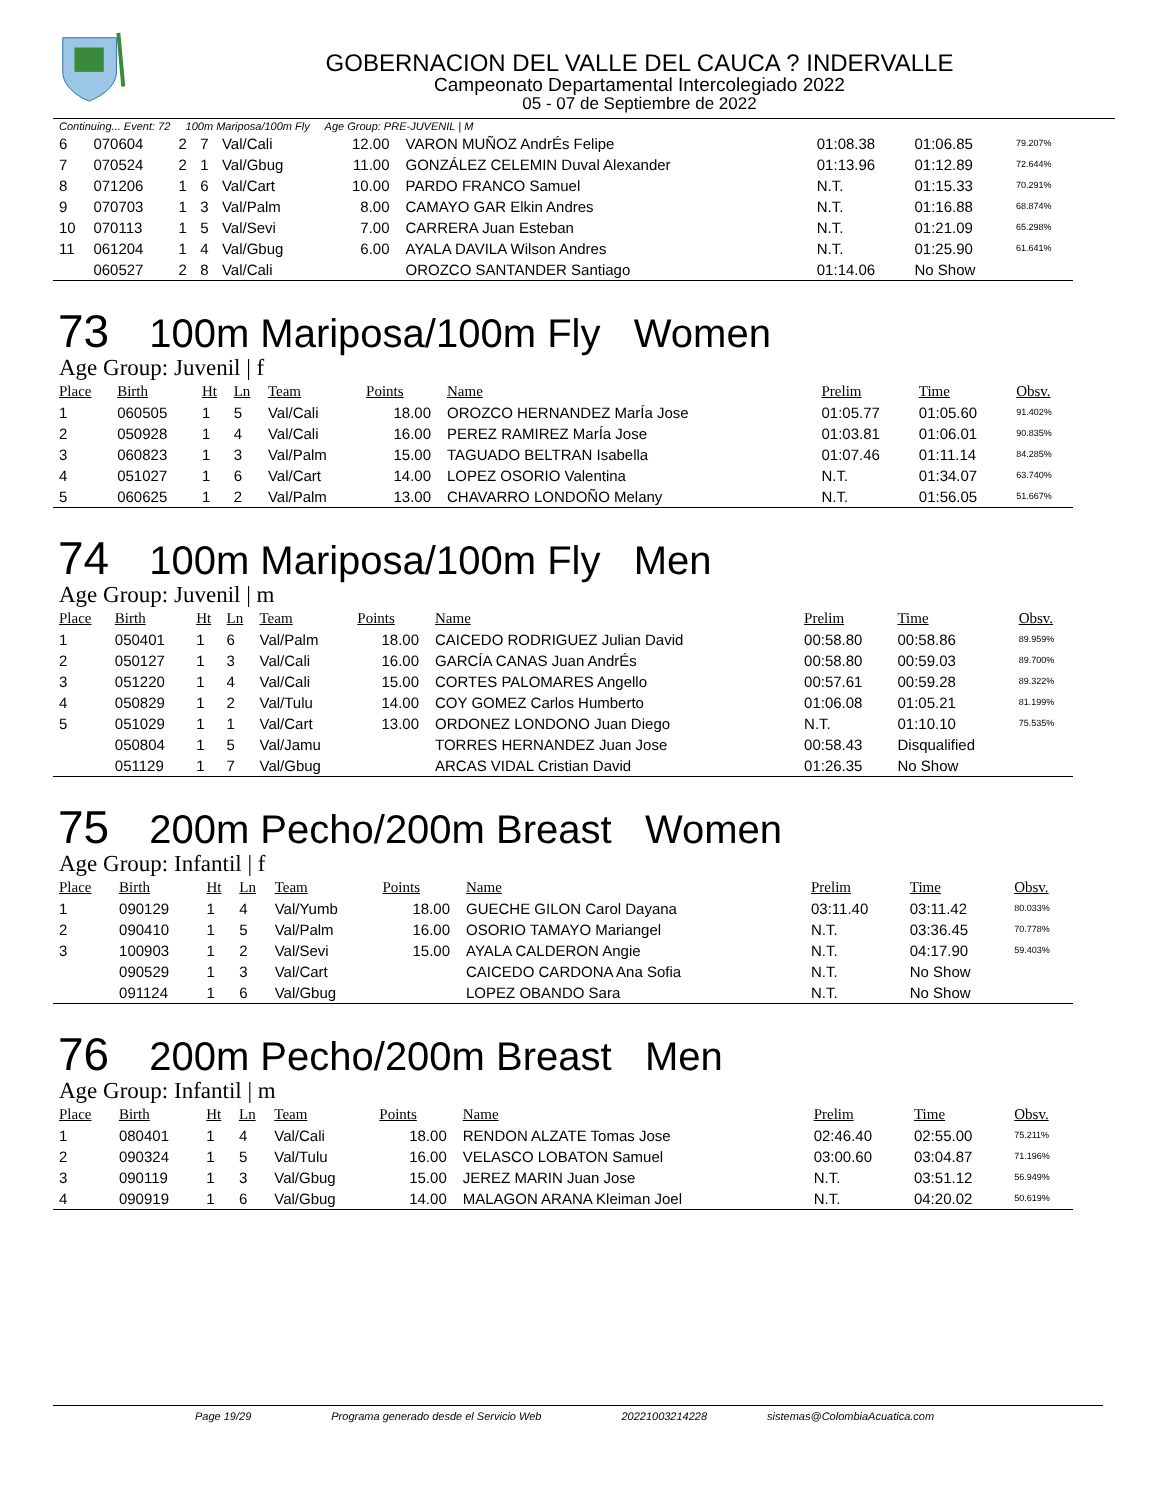GOBERNACION DEL VALLE DEL CAUCA ? INDERVALLE
Campeonato Departamental Intercolegiado 2022
05 - 07 de Septiembre de 2022
Continuing... Event: 72 100m Mariposa/100m Fly Age Group: PRE-JUVENIL | M
| 6 | 070604 | 2 | 7 | Val/Cali | 12.00 | VARON MUÑOZ AndrÉs Felipe | 01:08.38 | 01:06.85 | 79.207% |
| 7 | 070524 | 2 | 1 | Val/Gbug | 11.00 | GONZÁLEZ CELEMIN Duval Alexander | 01:13.96 | 01:12.89 | 72.644% |
| 8 | 071206 | 1 | 6 | Val/Cart | 10.00 | PARDO FRANCO Samuel | N.T. | 01:15.33 | 70.291% |
| 9 | 070703 | 1 | 3 | Val/Palm | 8.00 | CAMAYO GAR Elkin Andres | N.T. | 01:16.88 | 68.874% |
| 10 | 070113 | 1 | 5 | Val/Sevi | 7.00 | CARRERA Juan Esteban | N.T. | 01:21.09 | 65.298% |
| 11 | 061204 | 1 | 4 | Val/Gbug | 6.00 | AYALA DAVILA Wilson Andres | N.T. | 01:25.90 | 61.641% |
| | 060527 | 2 | 8 | Val/Cali | | OROZCO SANTANDER Santiago | 01:14.06 | No Show | |
73 100m Mariposa/100m Fly Women
Age Group: Juvenil | f
| Place | Birth | Ht | Ln | Team | Points | Name | Prelim | Time | Obsv. |
| --- | --- | --- | --- | --- | --- | --- | --- | --- | --- |
| 1 | 060505 | 1 | 5 | Val/Cali | 18.00 | OROZCO HERNANDEZ MarÍa Jose | 01:05.77 | 01:05.60 | 91.402% |
| 2 | 050928 | 1 | 4 | Val/Cali | 16.00 | PEREZ RAMIREZ MarÍa Jose | 01:03.81 | 01:06.01 | 90.835% |
| 3 | 060823 | 1 | 3 | Val/Palm | 15.00 | TAGUADO BELTRAN Isabella | 01:07.46 | 01:11.14 | 84.285% |
| 4 | 051027 | 1 | 6 | Val/Cart | 14.00 | LOPEZ OSORIO Valentina | N.T. | 01:34.07 | 63.740% |
| 5 | 060625 | 1 | 2 | Val/Palm | 13.00 | CHAVARRO LONDOÑO Melany | N.T. | 01:56.05 | 51.667% |
74 100m Mariposa/100m Fly Men
Age Group: Juvenil | m
| Place | Birth | Ht | Ln | Team | Points | Name | Prelim | Time | Obsv. |
| --- | --- | --- | --- | --- | --- | --- | --- | --- | --- |
| 1 | 050401 | 1 | 6 | Val/Palm | 18.00 | CAICEDO RODRIGUEZ Julian David | 00:58.80 | 00:58.86 | 89.959% |
| 2 | 050127 | 1 | 3 | Val/Cali | 16.00 | GARCÍA CANAS Juan AndrÉs | 00:58.80 | 00:59.03 | 89.700% |
| 3 | 051220 | 1 | 4 | Val/Cali | 15.00 | CORTES PALOMARES Angello | 00:57.61 | 00:59.28 | 89.322% |
| 4 | 050829 | 1 | 2 | Val/Tulu | 14.00 | COY GOMEZ Carlos Humberto | 01:06.08 | 01:05.21 | 81.199% |
| 5 | 051029 | 1 | 1 | Val/Cart | 13.00 | ORDONEZ LONDONO Juan Diego | N.T. | 01:10.10 | 75.535% |
| | 050804 | 1 | 5 | Val/Jamu | | TORRES HERNANDEZ Juan Jose | 00:58.43 | Disqualified | |
| | 051129 | 1 | 7 | Val/Gbug | | ARCAS VIDAL Cristian David | 01:26.35 | No Show | |
75 200m Pecho/200m Breast Women
Age Group: Infantil | f
| Place | Birth | Ht | Ln | Team | Points | Name | Prelim | Time | Obsv. |
| --- | --- | --- | --- | --- | --- | --- | --- | --- | --- |
| 1 | 090129 | 1 | 4 | Val/Yumb | 18.00 | GUECHE GILON Carol Dayana | 03:11.40 | 03:11.42 | 80.033% |
| 2 | 090410 | 1 | 5 | Val/Palm | 16.00 | OSORIO TAMAYO Mariangel | N.T. | 03:36.45 | 70.778% |
| 3 | 100903 | 1 | 2 | Val/Sevi | 15.00 | AYALA CALDERON Angie | N.T. | 04:17.90 | 59.403% |
| | 090529 | 1 | 3 | Val/Cart | | CAICEDO CARDONA Ana Sofia | N.T. | No Show | |
| | 091124 | 1 | 6 | Val/Gbug | | LOPEZ OBANDO Sara | N.T. | No Show | |
76 200m Pecho/200m Breast Men
Age Group: Infantil | m
| Place | Birth | Ht | Ln | Team | Points | Name | Prelim | Time | Obsv. |
| --- | --- | --- | --- | --- | --- | --- | --- | --- | --- |
| 1 | 080401 | 1 | 4 | Val/Cali | 18.00 | RENDON ALZATE Tomas Jose | 02:46.40 | 02:55.00 | 75.211% |
| 2 | 090324 | 1 | 5 | Val/Tulu | 16.00 | VELASCO LOBATON Samuel | 03:00.60 | 03:04.87 | 71.196% |
| 3 | 090119 | 1 | 3 | Val/Gbug | 15.00 | JEREZ MARIN Juan Jose | N.T. | 03:51.12 | 56.949% |
| 4 | 090919 | 1 | 6 | Val/Gbug | 14.00 | MALAGON ARANA Kleiman Joel | N.T. | 04:20.02 | 50.619% |
Page 19/29 Programa generado desde el Servicio Web 20221003214228 sistemas@ColombiaAcuatica.com